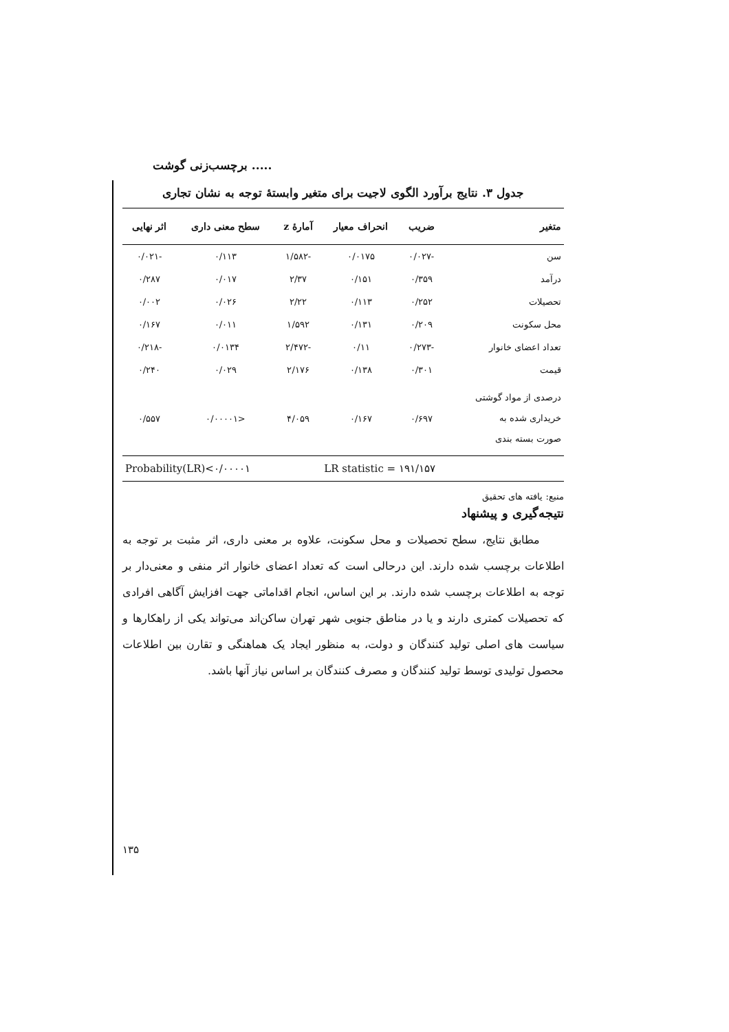برچسب‌زنی گوشت .....
جدول ۳. نتایج برآورد الگوی لاجیت برای متغیر وابستهٔ توجه به نشان تجاری
| متغیر | ضریب | انحراف معیار | آمارهٔ z | سطح معنی داری | اثر نهایی |
| --- | --- | --- | --- | --- | --- |
| سن | -۰/۰۲۷ | ۰/۰۱۷۵ | -۱/۵۸۲ | ۰/۱۱۳ | -۰/۰۲۱ |
| درآمد | ۰/۳۵۹ | ۰/۱۵۱ | ۲/۳۷ | ۰/۰۱۷ | ۰/۲۸۷ |
| تحصیلات | ۰/۲۵۲ | ۰/۱۱۳ | ۲/۲۲ | ۰/۰۲۶ | ۰/۰۰۲ |
| محل سکونت | ۰/۲۰۹ | ۰/۱۳۱ | ۱/۵۹۲ | ۰/۰۱۱ | ۰/۱۶۷ |
| تعداد اعضای خانوار | -۰/۲۷۳ | ۰/۱۱ | -۲/۴۷۲ | ۰/۰۱۳۴ | -۰/۲۱۸ |
| قیمت | ۰/۳۰۱ | ۰/۱۳۸ | ۲/۱۷۶ | ۰/۰۲۹ | ۰/۲۴۰ |
| درصدی از مواد گوشتی خریداری شده به صورت بسته بندی | ۰/۶۹۷ | ۰/۱۶۷ | ۴/۰۵۹ | <۰/۰۰۰۰۱ | ۰/۵۵۷ |
| LR statistic = ۱۹۱/۱۵۷ | | | Probability(LR)<۰/۰۰۰۰۱ | | |
منبع: یافته های تحقیق
نتیجه‌گیری و پیشنهاد
مطابق نتایج، سطح تحصیلات و محل سکونت، علاوه بر معنی داری، اثر مثبت بر توجه به اطلاعات برچسب شده دارند. این درحالی است که تعداد اعضای خانوار اثر منفی و معنی‌دار بر توجه به اطلاعات برچسب شده دارند. بر این اساس، انجام اقداماتی جهت افزایش آگاهی افرادی که تحصیلات کمتری دارند و یا در مناطق جنوبی شهر تهران ساکن‌اند می‌تواند یکی از راهکارها و سیاست های اصلی تولید کنندگان و دولت، به منظور ایجاد یک هماهنگی و تقارن بین اطلاعات محصول تولیدی توسط تولید کنندگان و مصرف کنندگان بر اساس نیاز آنها باشد.
۱۳۵